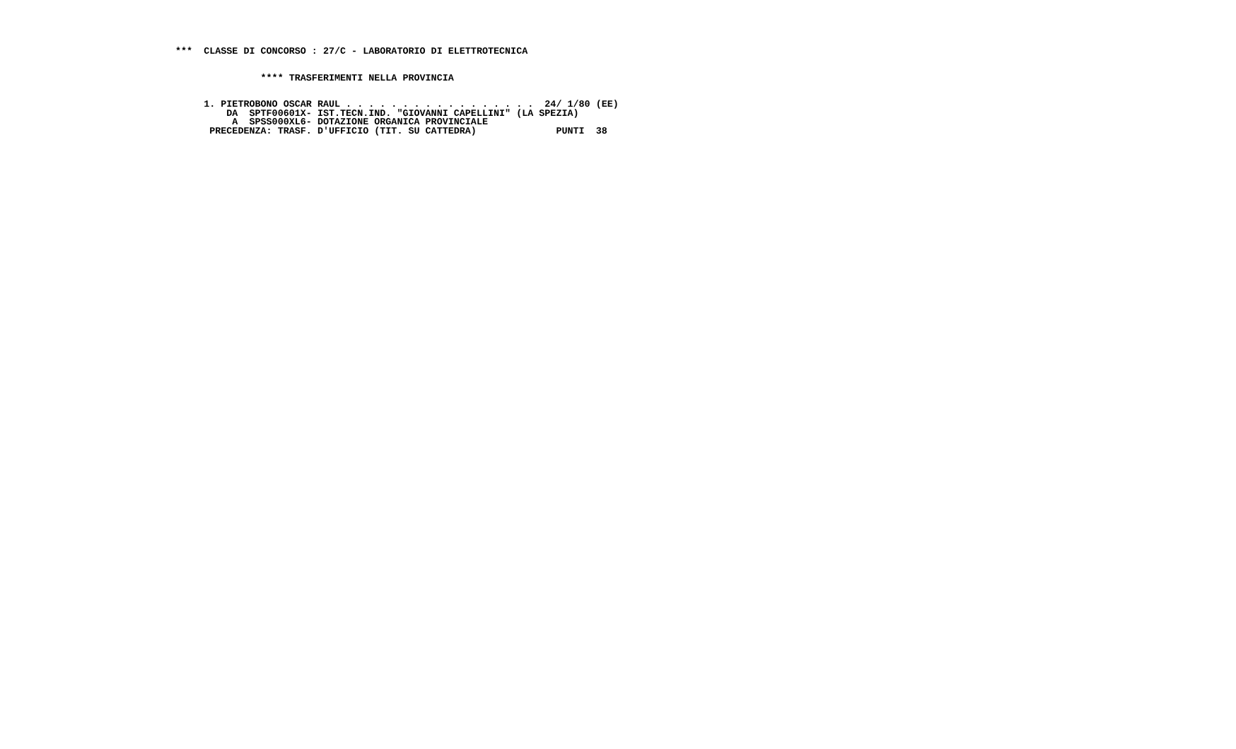***  CLASSE DI CONCORSO : 27/C - LABORATORIO DI ELETTROTECNICA


               **** TRASFERIMENTI NELLA PROVINCIA


     1. PIETROBONO OSCAR RAUL . . . . . . . . . . . . . . . . .  24/ 1/80 (EE)
         DA  SPTF00601X- IST.TECN.IND. "GIOVANNI CAPELLINI" (LA SPEZIA)
          A  SPSS000XL6- DOTAZIONE ORGANICA PROVINCIALE
      PRECEDENZA: TRASF. D'UFFICIO (TIT. SU CATTEDRA)              PUNTI  38